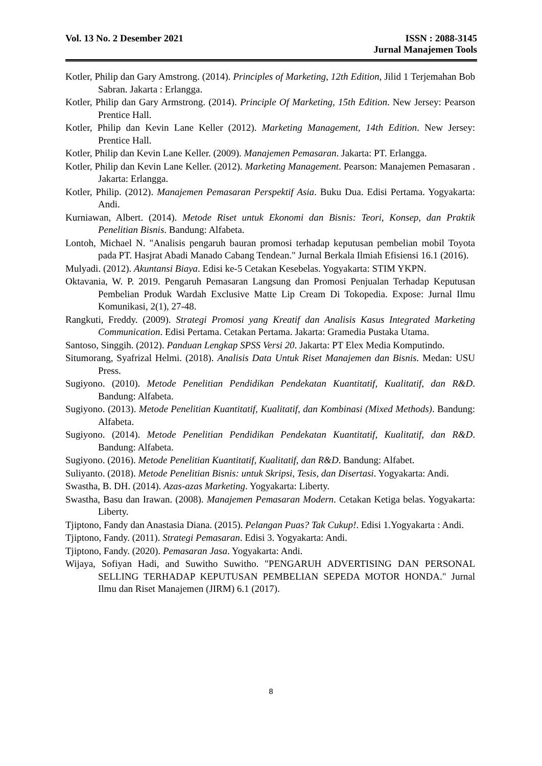Vol. 13 No. 2 Desember 2021 ISSN : 2088-3145
Jurnal Manajemen Tools
Kotler, Philip dan Gary Amstrong. (2014). Principles of Marketing, 12th Edition, Jilid 1 Terjemahan Bob Sabran. Jakarta : Erlangga.
Kotler, Philip dan Gary Armstrong. (2014). Principle Of Marketing, 15th Edition. New Jersey: Pearson Prentice Hall.
Kotler, Philip dan Kevin Lane Keller (2012). Marketing Management, 14th Edition. New Jersey: Prentice Hall.
Kotler, Philip dan Kevin Lane Keller. (2009). Manajemen Pemasaran. Jakarta: PT. Erlangga.
Kotler, Philip dan Kevin Lane Keller. (2012). Marketing Management. Pearson: Manajemen Pemasaran . Jakarta: Erlangga.
Kotler, Philip. (2012). Manajemen Pemasaran Perspektif Asia. Buku Dua. Edisi Pertama. Yogyakarta: Andi.
Kurniawan, Albert. (2014). Metode Riset untuk Ekonomi dan Bisnis: Teori, Konsep, dan Praktik Penelitian Bisnis. Bandung: Alfabeta.
Lontoh, Michael N. "Analisis pengaruh bauran promosi terhadap keputusan pembelian mobil Toyota pada PT. Hasjrat Abadi Manado Cabang Tendean." Jurnal Berkala Ilmiah Efisiensi 16.1 (2016).
Mulyadi. (2012). Akuntansi Biaya. Edisi ke-5 Cetakan Kesebelas. Yogyakarta: STIM YKPN.
Oktavania, W. P. 2019. Pengaruh Pemasaran Langsung dan Promosi Penjualan Terhadap Keputusan Pembelian Produk Wardah Exclusive Matte Lip Cream Di Tokopedia. Expose: Jurnal Ilmu Komunikasi, 2(1), 27-48.
Rangkuti, Freddy. (2009). Strategi Promosi yang Kreatif dan Analisis Kasus Integrated Marketing Communication. Edisi Pertama. Cetakan Pertama. Jakarta: Gramedia Pustaka Utama.
Santoso, Singgih. (2012). Panduan Lengkap SPSS Versi 20. Jakarta: PT Elex Media Komputindo.
Situmorang, Syafrizal Helmi. (2018). Analisis Data Untuk Riset Manajemen dan Bisnis. Medan: USU Press.
Sugiyono. (2010). Metode Penelitian Pendidikan Pendekatan Kuantitatif, Kualitatif, dan R&D. Bandung: Alfabeta.
Sugiyono. (2013). Metode Penelitian Kuantitatif, Kualitatif, dan Kombinasi (Mixed Methods). Bandung: Alfabeta.
Sugiyono. (2014). Metode Penelitian Pendidikan Pendekatan Kuantitatif, Kualitatif, dan R&D. Bandung: Alfabeta.
Sugiyono. (2016). Metode Penelitian Kuantitatif, Kualitatif, dan R&D. Bandung: Alfabet.
Suliyanto. (2018). Metode Penelitian Bisnis: untuk Skripsi, Tesis, dan Disertasi. Yogyakarta: Andi.
Swastha, B. DH. (2014). Azas-azas Marketing. Yogyakarta: Liberty.
Swastha, Basu dan Irawan. (2008). Manajemen Pemasaran Modern. Cetakan Ketiga belas. Yogyakarta: Liberty.
Tjiptono, Fandy dan Anastasia Diana. (2015). Pelangan Puas? Tak Cukup!. Edisi 1.Yogyakarta : Andi.
Tjiptono, Fandy. (2011). Strategi Pemasaran. Edisi 3. Yogyakarta: Andi.
Tjiptono, Fandy. (2020). Pemasaran Jasa. Yogyakarta: Andi.
Wijaya, Sofiyan Hadi, and Suwitho Suwitho. "PENGARUH ADVERTISING DAN PERSONAL SELLING TERHADAP KEPUTUSAN PEMBELIAN SEPEDA MOTOR HONDA." Jurnal Ilmu dan Riset Manajemen (JIRM) 6.1 (2017).
8